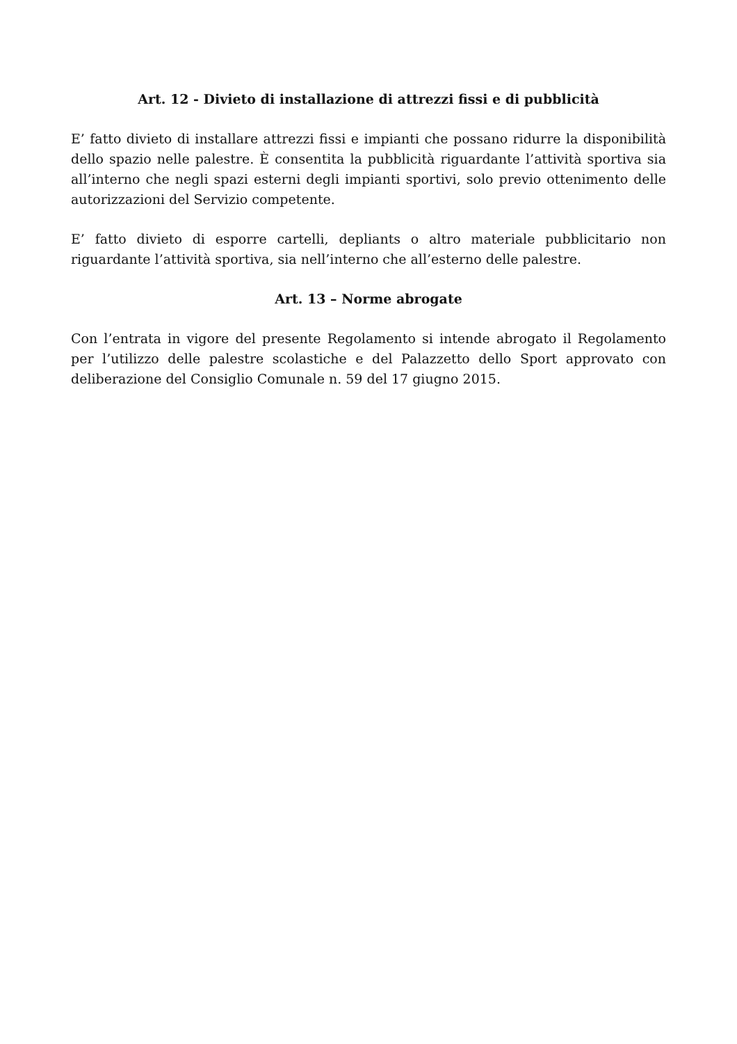Art. 12 - Divieto di installazione di attrezzi fissi e di pubblicità
E’ fatto divieto di installare attrezzi fissi e impianti che possano ridurre la disponibilità dello spazio nelle palestre. È consentita la pubblicità riguardante l’attività sportiva sia all’interno che negli spazi esterni degli impianti sportivi, solo previo ottenimento delle autorizzazioni del Servizio competente.
E’ fatto divieto di esporre cartelli, depliants o altro materiale pubblicitario non riguardante l’attività sportiva, sia nell’interno che all’esterno delle palestre.
Art. 13 – Norme abrogate
Con l’entrata in vigore del presente Regolamento si intende abrogato il Regolamento per l’utilizzo delle palestre scolastiche e del Palazzetto dello Sport approvato con deliberazione del Consiglio Comunale n. 59 del 17 giugno 2015.